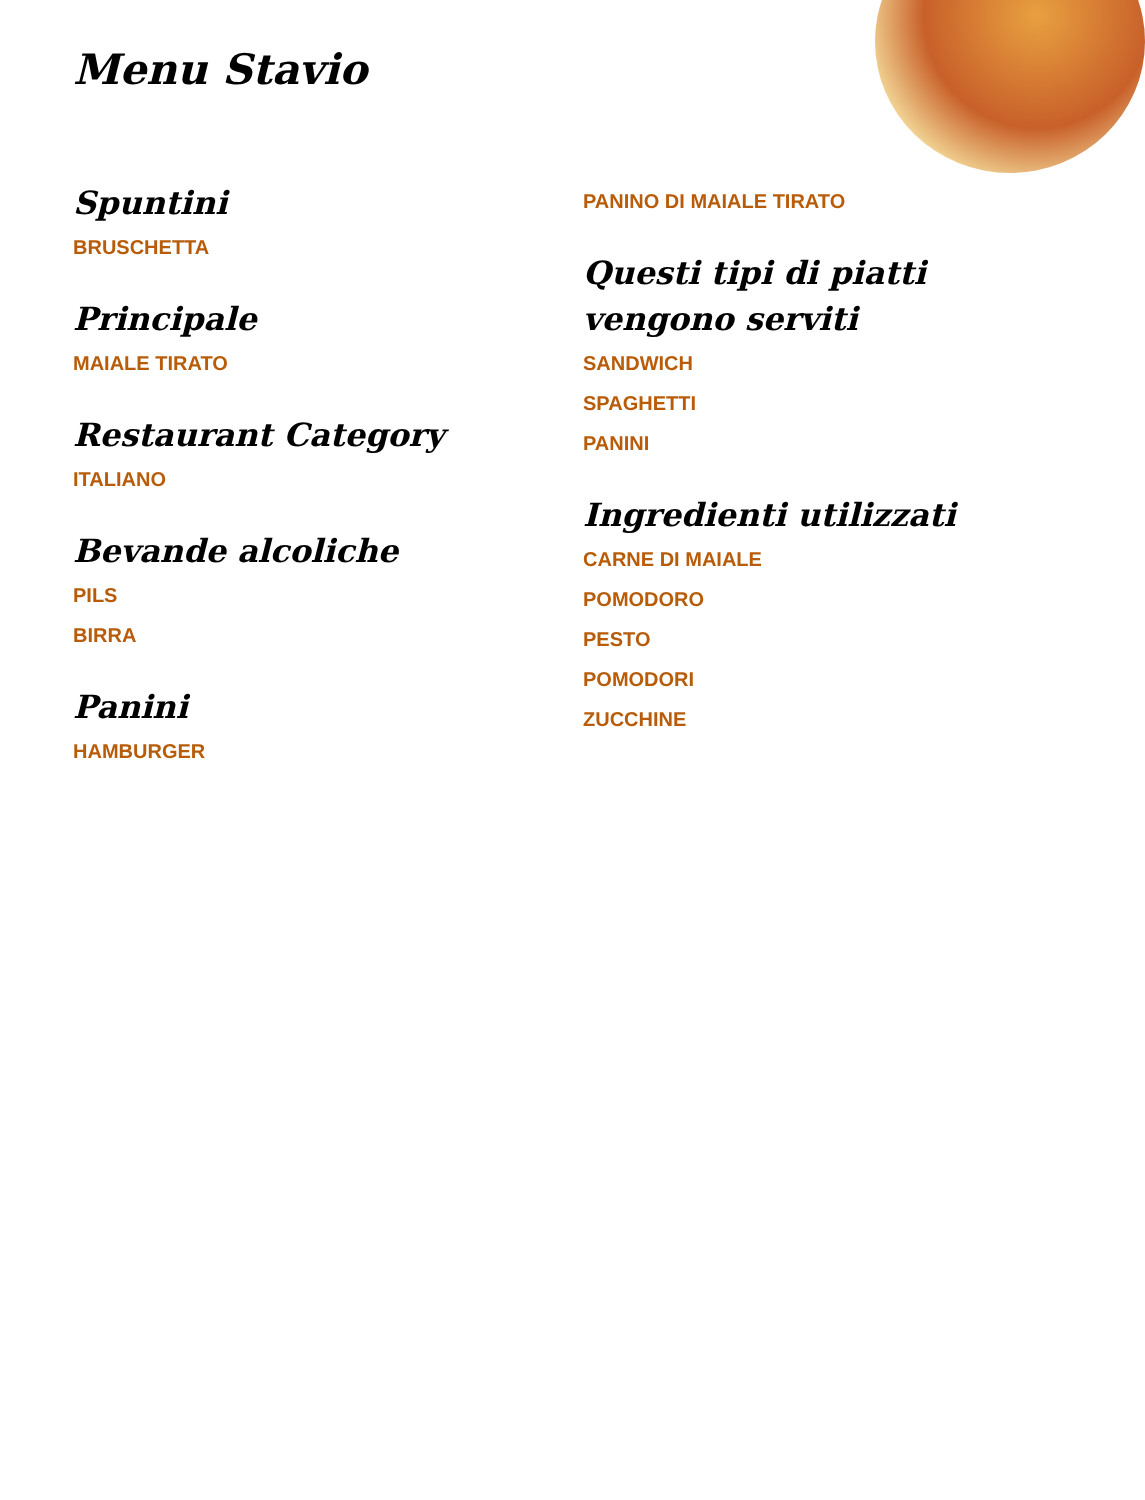Menu Stavio
Spuntini
BRUSCHETTA
Principale
MAIALE TIRATO
Restaurant Category
ITALIANO
Bevande alcoliche
PILS
BIRRA
Panini
HAMBURGER
PANINO DI MAIALE TIRATO
Questi tipi di piatti vengono serviti
SANDWICH
SPAGHETTI
PANINI
Ingredienti utilizzati
CARNE DI MAIALE
POMODORO
PESTO
POMODORI
ZUCCHINE